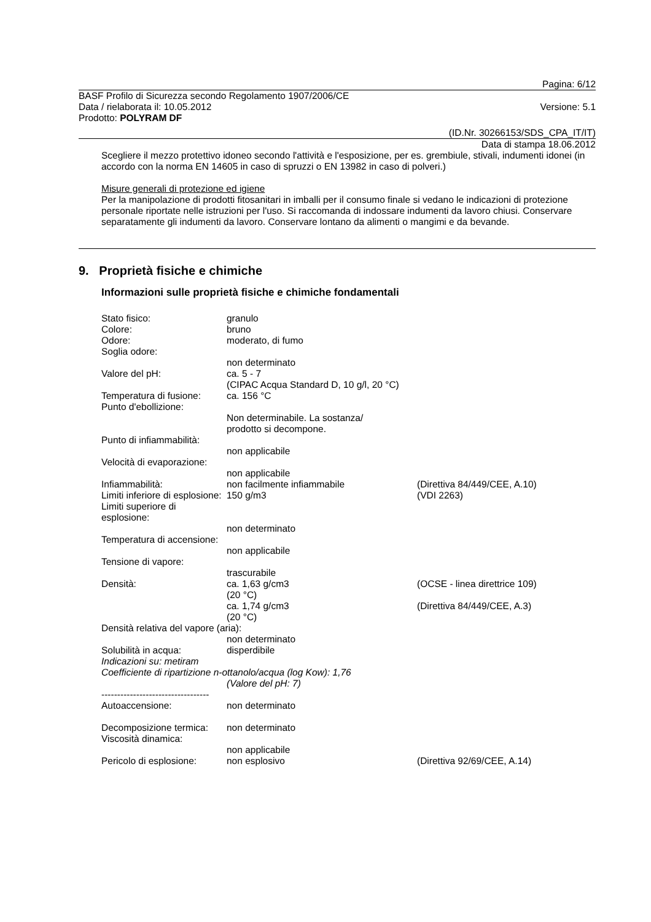Pagina: 6/12
BASF Profilo di Sicurezza secondo Regolamento 1907/2006/CE
Data / rielaborata il: 10.05.2012 Versione: 5.1
Prodotto: POLYRAM DF
(ID.Nr. 30266153/SDS_CPA_IT/IT)
Data di stampa 18.06.2012
Scegliere il mezzo protettivo idoneo secondo l'attività e l'esposizione, per es. grembiule, stivali, indumenti idonei (in accordo con la norma EN 14605 in caso di spruzzi o EN 13982 in caso di polveri.)
Misure generali di protezione ed igiene
Per la manipolazione di prodotti fitosanitari in imballi per il consumo finale si vedano le indicazioni di protezione personale riportate nelle istruzioni per l'uso. Si raccomanda di indossare indumenti da lavoro chiusi. Conservare separatamente gli indumenti da lavoro. Conservare lontano da alimenti o mangimi e da bevande.
9. Proprietà fisiche e chimiche
Informazioni sulle proprietà fisiche e chimiche fondamentali
Stato fisico: granulo Colore: bruno Odore: moderato, di fumo Soglia odore: non determinato Valore del pH: ca. 5 - 7
(CIPAC Acqua Standard D, 10 g/l, 20 °C) Temperatura di fusione: ca. 156 °C Punto d'ebollizione: Non determinabile. La sostanza/
prodotto si decompone. Punto di infiammabilità: non applicabile Velocità di evaporazione: non applicabile Infiammabilità: non facilmente infiammabile (Direttiva 84/449/CEE, A.10) Limiti inferiore di esplosione: 150 g/m3 (VDI 2263) Limiti superiore di esplosione: non determinato Temperatura di accensione: non applicabile Tensione di vapore: trascurabile Densità: ca. 1,63 g/cm3
(20 °C) (OCSE - linea direttrice 109) ca. 1,74 g/cm3
(20 °C) (Direttiva 84/449/CEE, A.3) Densità relativa del vapore (aria): non determinato Solubilità in acqua: disperdibile Indicazioni su: metiram Coefficiente di ripartizione n-ottanolo/acqua (log Kow): 1,76 (Valore del pH: 7) ---------------------------------- Autoaccensione: non determinato Decomposizione termica: non determinato Viscosità dinamica: non applicabile Pericolo di esplosione: non esplosivo (Direttiva 92/69/CEE, A.14)